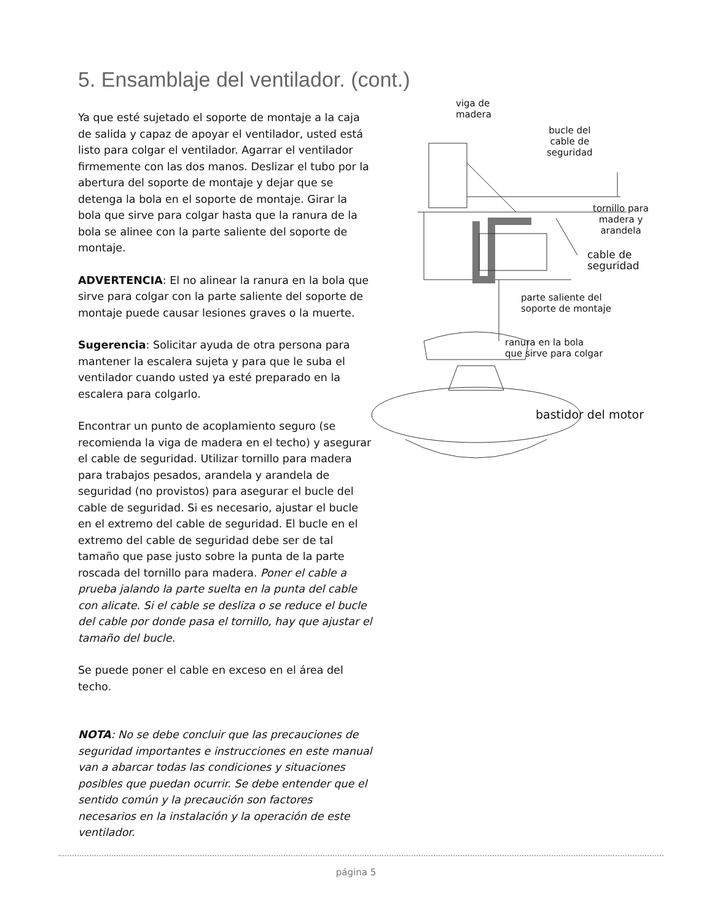5. Ensamblaje del ventilador. (cont.)
Ya que esté sujetado el soporte de montaje a la caja de salida y capaz de apoyar el ventilador, usted está listo para colgar el ventilador. Agarrar el ventilador firmemente con las dos manos. Deslizar el tubo por la abertura del soporte de montaje y dejar que se detenga la bola en el soporte de montaje. Girar la bola que sirve para colgar hasta que la ranura de la bola se alinee con la parte saliente del soporte de montaje.
ADVERTENCIA: El no alinear la ranura en la bola que sirve para colgar con la parte saliente del soporte de montaje puede causar lesiones graves o la muerte.
Sugerencia: Solicitar ayuda de otra persona para mantener la escalera sujeta y para que le suba el ventilador cuando usted ya esté preparado en la escalera para colgarlo.
Encontrar un punto de acoplamiento seguro (se recomienda la viga de madera en el techo) y asegurar el cable de seguridad. Utilizar tornillo para madera para trabajos pesados, arandela y arandela de seguridad (no provistos) para asegurar el bucle del cable de seguridad. Si es necesario, ajustar el bucle en el extremo del cable de seguridad. El bucle en el extremo del cable de seguridad debe ser de tal tamaño que pase justo sobre la punta de la parte roscada del tornillo para madera. Poner el cable a prueba jalando la parte suelta en la punta del cable con alicate. Si el cable se desliza o se reduce el bucle del cable por donde pasa el tornillo, hay que ajustar el tamaño del bucle.
Se puede poner el cable en exceso en el área del techo.
NOTA: No se debe concluir que las precauciones de seguridad importantes e instrucciones en este manual van a abarcar todas las condiciones y situaciones posibles que puedan ocurrir. Se debe entender que el sentido común y la precaución son factores necesarios en la instalación y la operación de este ventilador.
viga de
madera
bucle del
cable de
seguridad
tornillo para
madera y
arandela
cable de
seguridad
parte saliente del
soporte de montaje
ranura en la bola
que sirve para colgar
bastidor del motor
página 5